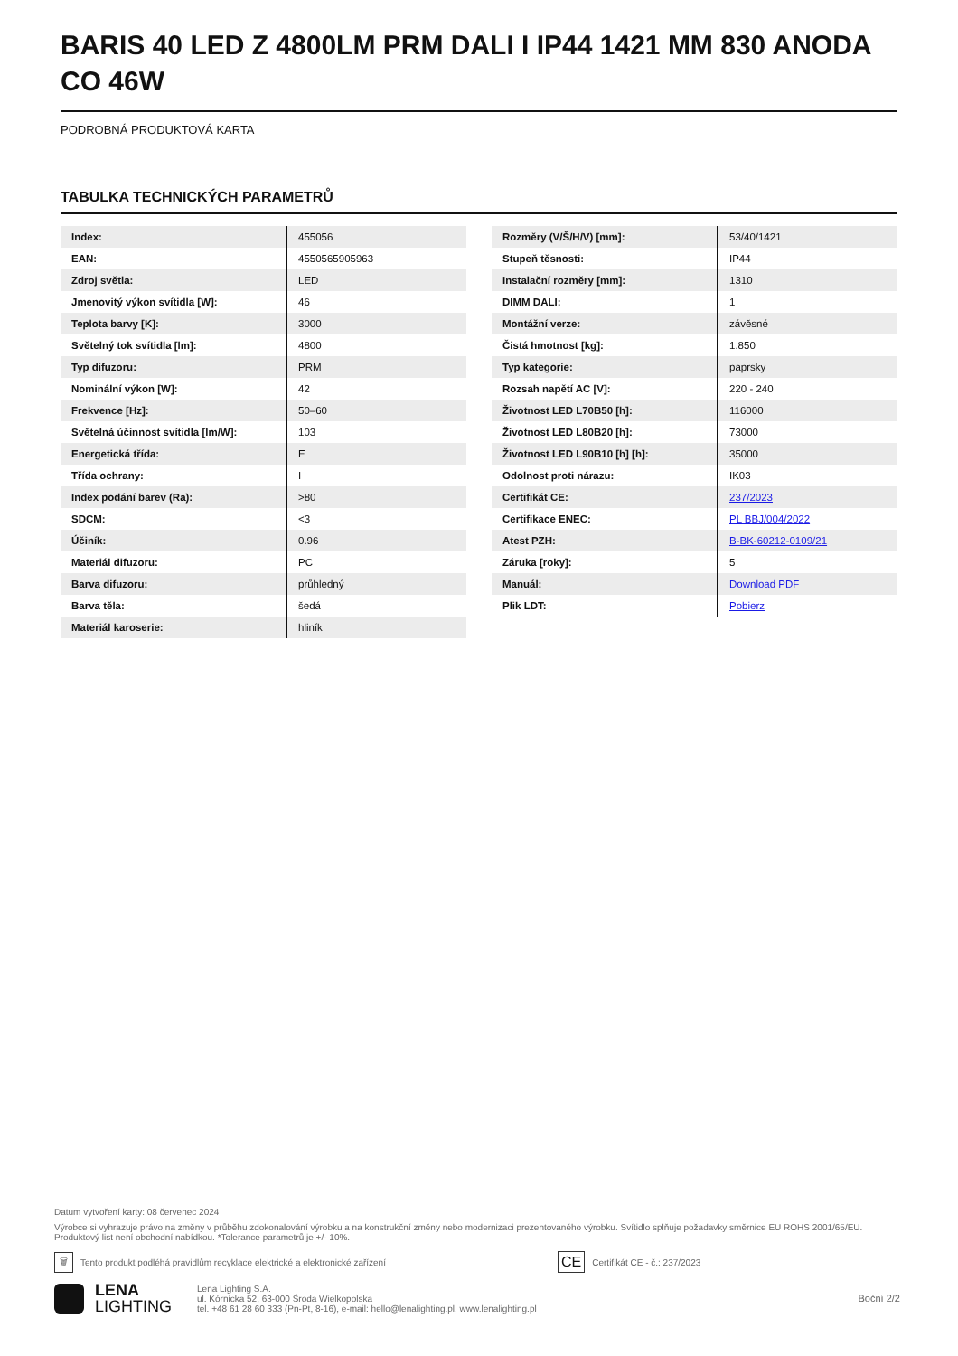BARIS 40 LED Z 4800LM PRM DALI I IP44 1421 MM 830 ANODA CO 46W
PODROBNÁ PRODUKTOVÁ KARTA
TABULKA TECHNICKÝCH PARAMETRŮ
| Index: | 455056 |
| EAN: | 4550565905963 |
| Zdroj světla: | LED |
| Jmenovitý výkon svítidla [W]: | 46 |
| Teplota barvy [K]: | 3000 |
| Světelný tok svítidla [lm]: | 4800 |
| Typ difuzoru: | PRM |
| Nominální výkon [W]: | 42 |
| Frekvence [Hz]: | 50–60 |
| Světelná účinnost svítidla [lm/W]: | 103 |
| Energetická třída: | E |
| Třída ochrany: | I |
| Index podání barev (Ra): | >80 |
| SDCM: | <3 |
| Účiník: | 0.96 |
| Materiál difuzoru: | PC |
| Barva difuzoru: | průhledný |
| Barva těla: | šedá |
| Materiál karoserie: | hliník |
| Rozměry (V/Š/H/V) [mm]: | 53/40/1421 |
| Stupeň těsnosti: | IP44 |
| Instalační rozměry [mm]: | 1310 |
| DIMM DALI: | 1 |
| Montážní verze: | závěsné |
| Čistá hmotnost [kg]: | 1.850 |
| Typ kategorie: | paprsky |
| Rozsah napětí AC [V]: | 220 - 240 |
| Životnost LED L70B50 [h]: | 116000 |
| Životnost LED L80B20 [h]: | 73000 |
| Životnost LED L90B10 [h] [h]: | 35000 |
| Odolnost proti nárazu: | IK03 |
| Certifikát CE: | 237/2023 |
| Certifikace ENEC: | PL BBJ/004/2022 |
| Atest PZH: | B-BK-60212-0109/21 |
| Záruka [roky]: | 5 |
| Manuál: | Download PDF |
| Plik LDT: | Pobierz |
Datum vytvoření karty: 08 červenec 2024
Výrobce si vyhrazuje právo na změny v průběhu zdokonalování výrobku a na konstrukční změny nebo modernizaci prezentovaného výrobku. Svítidlo splňuje požadavky směrnice EU ROHS 2001/65/EU. Produktový list není obchodní nabídkou. *Tolerance parametrů je +/- 10%.
🗑 Tento produkt podléhá pravidlům recyklace elektrické a elektronické zařízení CE Certifikát CE - č.: 237/2023
LENA
LIGHTING
Lena Lighting S.A.
ul. Kórnicka 52, 63-000 Środa Wielkopolska
tel. +48 61 28 60 333 (Pn-Pt, 8-16), e-mail: hello@lenalighting.pl, www.lenalighting.pl
Boční 2/2